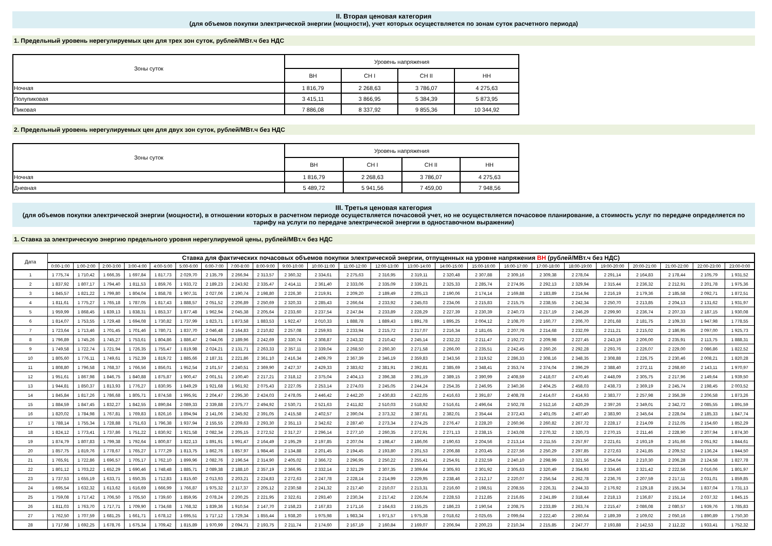II. Вторая ценовая категория
(для объемов покупки электрической энергии (мощности), учет которых осуществляется по зонам суток расчетного периода)
1. Предельный уровень нерегулируемых цен для трех зон суток, рублей/МВт.ч без НДС
| Зоны суток | Уровень напряжения | | | |
| --- | --- | --- | --- | --- |
| | ВН | СН I | СН II | НН |
| Ночная | 1 816,79 | 2 268,63 | 3 786,07 | 4 275,63 |
| Полупиковая | 3 415,11 | 3 866,95 | 5 384,39 | 5 873,95 |
| Пиковая | 7 886,08 | 8 337,92 | 9 855,36 | 10 344,92 |
2. Предельный уровень нерегулируемых цен для двух зон суток, рублей/МВт.ч без НДС
| Зоны суток | Уровень напряжения | | | |
| --- | --- | --- | --- | --- |
| | ВН | СН I | СН II | НН |
| Ночная | 1 816,79 | 2 268,63 | 3 786,07 | 4 275,63 |
| Дневная | 5 489,72 | 5 941,56 | 7 459,00 | 7 948,56 |
III. Третья ценовая категория
(для объемов покупки электрической энергии (мощности), в отношении которых в расчетном периоде осуществляется почасовой учет, но не осуществляется почасовое планирование, а стоимость услуг по передаче определяется по тарифу на услуги по передаче электрической энергии в одноставочном выражении)
1. Ставка за электрическую энергию предельного уровня нерегулируемой цены, рублей/МВт.ч без НДС
| Дата | Ставка для фактических почасовых объемов покупки электрической энергии, отпущенных на уровне напряжения ВН (рублей/МВт.ч без НДС) | | | | | | | | | | | | | | | | | | | | | | | |
| --- | --- | --- | --- | --- | --- | --- | --- | --- | --- | --- | --- | --- | --- | --- | --- | --- | --- | --- | --- | --- | --- | --- | --- | --- |
| | 0:00-1:00 | 1:00-2:00 | 2:00-3:00 | 3:00-4:00 | 4:00-5:00 | 5:00-6:00 | 6:00-7:00 | 7:00-8:00 | 8:00-9:00 | 9:00-10:00 | 10:00-11:00 | 11:00-12:00 | 12:00-13:00 | 13:00-14:00 | 14:00-15:00 | 15:00-16:00 | 16:00-17:00 | 17:00-18:00 | 18:00-19:00 | 19:00-20:00 | 20:00-21:00 | 21:00-22:00 | 22:00-23:00 | 23:00-0:00 |
| 1 | 1 775,74 | 1 710,42 | 1 666,35 | 1 697,84 | 1 817,73 | 2 029,70 | 2 135,79 | 2 266,94 | 2 313,57 | 2 360,32 | 2 334,61 | 2 275,63 | 2 316,95 | 2 319,11 | 2 320,48 | 2 307,88 | 2 309,16 | 2 309,38 | 2 278,04 | 2 291,14 | 2 164,83 | 2 178,44 | 2 105,79 | 1 931,52 |
| 2 | 1 837,92 | 1 807,17 | 1 794,40 | 1 811,53 | 1 859,76 | 1 933,72 | 2 189,23 | 2 243,92 | 2 335,47 | 2 414,11 | 2 361,40 | 2 333,06 | 2 335,09 | 2 339,21 | 2 325,33 | 2 285,74 | 2 274,95 | 2 292,13 | 2 329,94 | 2 315,44 | 2 236,32 | 2 212,91 | 2 201,78 | 1 975,36 |
| 3 | 1 845,57 | 1 821,22 | 1 799,80 | 1 804,04 | 1 858,78 | 1 907,31 | 2 027,06 | 2 190,74 | 2 198,80 | 2 226,30 | 2 219,91 | 2 209,20 | 2 189,49 | 2 205,13 | 2 190,06 | 2 174,14 | 2 169,88 | 2 183,89 | 2 214,94 | 2 216,19 | 2 179,36 | 2 185,58 | 2 092,71 | 1 872,51 |
| 4 | 1 811,61 | 1 775,27 | 1 765,18 | 1 787,05 | 1 817,43 | 1 888,57 | 2 051,52 | 2 206,89 | 2 250,69 | 2 320,33 | 2 285,43 | 2 266,64 | 2 233,92 | 2 245,03 | 2 234,06 | 2 215,83 | 2 215,75 | 2 238,55 | 2 242,34 | 2 250,70 | 2 213,85 | 2 204,13 | 2 131,62 | 1 931,97 |
| 5 | 1 959,99 | 1 868,45 | 1 839,13 | 1 838,31 | 1 853,37 | 1 877,48 | 1 962,94 | 2 045,38 | 2 205,64 | 2 233,60 | 2 237,54 | 2 247,84 | 2 233,89 | 2 228,29 | 2 227,39 | 2 230,39 | 2 240,73 | 2 217,19 | 2 246,29 | 2 299,90 | 2 236,74 | 2 207,33 | 2 187,15 | 1 930,08 |
| 6 | 1 814,07 | 1 753,55 | 1 729,48 | 1 694,08 | 1 730,82 | 1 737,99 | 1 823,71 | 1 873,58 | 1 883,53 | 1 922,47 | 2 010,33 | 1 888,78 | 1 889,43 | 1 891,78 | 1 895,25 | 2 004,12 | 2 108,70 | 2 160,77 | 2 206,70 | 2 201,68 | 2 181,75 | 2 109,33 | 1 947,98 | 1 778,55 |
| 7 | 1 723,64 | 1 713,46 | 1 701,45 | 1 701,46 | 1 780,71 | 1 837,70 | 2 046,48 | 2 164,83 | 2 210,82 | 2 257,08 | 2 259,93 | 2 233,94 | 2 215,72 | 2 217,07 | 2 216,34 | 2 181,65 | 2 207,76 | 2 214,68 | 2 232,09 | 2 211,21 | 2 215,02 | 2 186,95 | 2 097,00 | 1 925,73 |
| 8 | 1 796,89 | 1 745,26 | 1 745,27 | 1 753,61 | 1 804,86 | 1 886,47 | 2 044,06 | 2 189,96 | 2 242,69 | 2 330,74 | 2 308,87 | 2 243,32 | 2 210,42 | 2 245,14 | 2 232,22 | 2 211,47 | 2 192,72 | 2 209,98 | 2 227,45 | 2 243,19 | 2 206,00 | 2 235,91 | 2 113,75 | 1 888,31 |
| 9 | 1 749,58 | 1 722,74 | 1 721,94 | 1 726,35 | 1 755,47 | 1 819,98 | 2 024,21 | 2 131,71 | 2 263,33 | 2 357,11 | 2 339,04 | 2 268,50 | 2 260,30 | 2 271,58 | 2 266,00 | 2 235,51 | 2 242,45 | 2 260,26 | 2 292,28 | 2 293,76 | 2 226,07 | 2 229,00 | 2 086,86 | 1 822,52 |
| 10 | 1 805,60 | 1 776,11 | 1 749,61 | 1 752,39 | 1 819,72 | 1 885,66 | 2 187,31 | 2 221,86 | 2 361,10 | 2 416,34 | 2 409,79 | 2 367,39 | 2 346,19 | 2 359,83 | 2 343,56 | 2 319,52 | 2 286,33 | 2 308,16 | 2 348,35 | 2 308,88 | 2 226,75 | 2 230,46 | 2 008,21 | 1 820,28 |
| 11 | 1 808,80 | 1 796,58 | 1 768,37 | 1 766,56 | 1 856,01 | 1 952,54 | 2 101,57 | 2 240,51 | 2 369,90 | 2 427,37 | 2 429,33 | 2 383,62 | 2 381,91 | 2 392,81 | 2 385,69 | 2 348,41 | 2 353,74 | 2 374,04 | 2 396,29 | 2 388,40 | 2 272,11 | 2 268,60 | 2 143,11 | 1 970,97 |
| 12 | 1 951,61 | 1 867,98 | 1 846,75 | 1 840,88 | 1 875,87 | 1 900,47 | 2 001,51 | 2 100,40 | 2 217,21 | 2 318,12 | 2 375,04 | 2 404,13 | 2 396,38 | 2 391,19 | 2 389,15 | 2 390,99 | 2 408,59 | 2 418,07 | 2 470,46 | 2 448,09 | 2 305,75 | 2 217,96 | 2 149,64 | 1 939,50 |
| 13 | 1 944,81 | 1 850,37 | 1 813,93 | 1 776,27 | 1 830,95 | 1 849,29 | 1 921,68 | 1 961,92 | 2 075,43 | 2 227,05 | 2 253,14 | 2 274,03 | 2 245,05 | 2 244,24 | 2 254,35 | 2 246,95 | 2 340,36 | 2 404,25 | 2 458,03 | 2 438,73 | 2 369,19 | 2 245,74 | 2 198,45 | 2 003,52 |
| 14 | 1 845,84 | 1 817,26 | 1 786,68 | 1 805,71 | 1 874,58 | 1 995,91 | 2 204,47 | 2 295,30 | 2 424,03 | 2 478,05 | 2 446,42 | 2 442,20 | 2 430,83 | 2 422,05 | 2 416,63 | 2 391,87 | 2 408,78 | 2 414,07 | 2 414,93 | 2 383,77 | 2 257,98 | 2 356,39 | 2 206,58 | 1 873,26 |
| 15 | 1 884,59 | 1 847,45 | 1 832,27 | 1 842,55 | 1 890,84 | 2 089,33 | 2 339,88 | 2 375,77 | 2 494,92 | 2 530,71 | 2 521,63 | 2 411,82 | 2 510,03 | 2 518,92 | 2 516,61 | 2 496,64 | 2 502,78 | 2 512,16 | 2 420,29 | 2 397,26 | 2 349,01 | 2 342,72 | 2 085,55 | 1 891,59 |
| 16 | 1 820,02 | 1 784,98 | 1 767,81 | 1 769,83 | 1 826,16 | 1 894,94 | 2 141,06 | 2 345,92 | 2 391,05 | 2 415,58 | 2 402,57 | 2 390,04 | 2 373,32 | 2 387,61 | 2 382,01 | 2 354,44 | 2 372,43 | 2 401,05 | 2 407,40 | 2 383,90 | 2 345,64 | 2 228,04 | 2 185,33 | 1 847,74 |
| 17 | 1 788,14 | 1 755,34 | 1 728,88 | 1 751,63 | 1 796,38 | 1 937,94 | 2 155,55 | 2 209,63 | 2 293,30 | 2 351,13 | 2 342,62 | 2 287,40 | 2 273,34 | 2 274,25 | 2 276,47 | 2 228,20 | 2 260,96 | 2 260,82 | 2 267,72 | 2 228,17 | 2 214,09 | 2 212,05 | 2 154,60 | 1 852,29 |
| 18 | 1 824,12 | 1 773,41 | 1 737,86 | 1 751,22 | 1 830,92 | 1 921,58 | 2 082,34 | 2 205,15 | 2 272,52 | 2 317,27 | 2 296,14 | 2 277,10 | 2 260,35 | 2 272,91 | 2 271,13 | 2 238,15 | 2 243,08 | 2 270,32 | 2 320,73 | 2 270,15 | 2 211,46 | 2 228,90 | 2 207,94 | 1 874,30 |
| 19 | 1 874,79 | 1 807,83 | 1 799,38 | 1 792,64 | 1 800,87 | 1 822,13 | 1 891,91 | 1 991,47 | 2 164,49 | 2 195,29 | 2 197,85 | 2 207,04 | 2 198,47 | 2 186,06 | 2 190,63 | 2 204,56 | 2 213,14 | 2 211,55 | 2 257,97 | 2 221,61 | 2 193,19 | 2 161,66 | 2 051,92 | 1 844,61 |
| 20 | 1 857,75 | 1 819,76 | 1 778,67 | 1 765,27 | 1 777,29 | 1 813,75 | 1 862,76 | 1 857,97 | 1 984,46 | 2 134,88 | 2 201,45 | 2 194,45 | 2 193,80 | 2 201,53 | 2 206,88 | 2 203,45 | 2 227,56 | 2 250,29 | 2 297,85 | 2 272,63 | 2 241,85 | 2 209,52 | 2 136,24 | 1 844,50 |
| 21 | 1 765,91 | 1 722,86 | 1 696,57 | 1 705,17 | 1 762,10 | 1 899,96 | 2 082,76 | 2 196,54 | 2 314,90 | 2 405,02 | 2 366,72 | 2 296,95 | 2 250,22 | 2 255,41 | 2 254,91 | 2 232,59 | 2 240,10 | 2 298,99 | 2 321,56 | 2 254,04 | 2 210,30 | 2 206,28 | 2 124,58 | 1 827,78 |
| 22 | 1 801,12 | 1 703,22 | 1 652,29 | 1 690,46 | 1 748,48 | 1 885,71 | 2 089,38 | 2 188,10 | 2 357,19 | 2 366,95 | 2 332,14 | 2 321,29 | 2 307,35 | 2 309,64 | 2 305,93 | 2 301,92 | 2 305,63 | 2 320,49 | 2 354,93 | 2 334,46 | 2 321,42 | 2 222,56 | 2 016,06 | 1 801,97 |
| 23 | 1 737,53 | 1 655,19 | 1 633,71 | 1 650,35 | 1 712,83 | 1 815,60 | 2 013,93 | 2 203,21 | 2 224,83 | 2 272,63 | 2 247,78 | 2 228,14 | 2 214,99 | 2 229,95 | 2 238,46 | 2 212,17 | 2 220,07 | 2 256,54 | 2 262,78 | 2 236,76 | 2 207,59 | 2 217,11 | 2 031,01 | 1 859,85 |
| 24 | 1 695,54 | 1 632,32 | 1 613,62 | 1 616,69 | 1 666,99 | 1 766,87 | 1 975,32 | 2 117,37 | 2 205,12 | 2 230,58 | 2 241,32 | 2 217,40 | 2 210,07 | 2 213,31 | 2 216,60 | 2 198,51 | 2 208,55 | 2 226,31 | 2 244,33 | 2 176,92 | 2 129,18 | 2 155,34 | 1 837,04 | 1 731,13 |
| 25 | 1 759,08 | 1 717,42 | 1 706,50 | 1 705,50 | 1 739,60 | 1 859,95 | 2 078,24 | 2 200,25 | 2 221,95 | 2 322,61 | 2 293,40 | 2 230,34 | 2 217,42 | 2 226,04 | 2 228,53 | 2 212,85 | 2 216,65 | 2 241,89 | 2 318,44 | 2 218,13 | 2 136,87 | 2 151,14 | 2 037,32 | 1 845,15 |
| 26 | 1 811,03 | 1 763,70 | 1 717,71 | 1 709,90 | 1 734,68 | 1 768,32 | 1 839,36 | 1 910,54 | 2 147,70 | 2 158,23 | 2 167,83 | 2 171,16 | 2 164,63 | 2 155,25 | 2 186,23 | 2 190,54 | 2 208,75 | 2 233,89 | 2 263,74 | 2 215,47 | 2 086,08 | 2 080,57 | 1 939,76 | 1 785,83 |
| 27 | 1 762,50 | 1 707,59 | 1 681,25 | 1 661,71 | 1 678,12 | 1 695,51 | 1 717,12 | 1 729,34 | 1 855,44 | 1 938,20 | 1 975,98 | 1 983,34 | 1 971,57 | 1 975,38 | 2 018,62 | 2 025,65 | 2 099,64 | 2 222,40 | 2 260,64 | 2 189,39 | 2 109,02 | 2 050,16 | 1 890,89 | 1 750,30 |
| 28 | 1 717,98 | 1 692,25 | 1 678,76 | 1 675,34 | 1 709,42 | 1 815,89 | 1 970,99 | 2 094,71 | 2 193,75 | 2 211,74 | 2 174,60 | 2 167,19 | 2 160,84 | 2 169,07 | 2 206,94 | 2 200,23 | 2 210,34 | 2 215,85 | 2 247,77 | 2 193,88 | 2 142,53 | 2 112,22 | 1 933,41 | 1 752,32 |